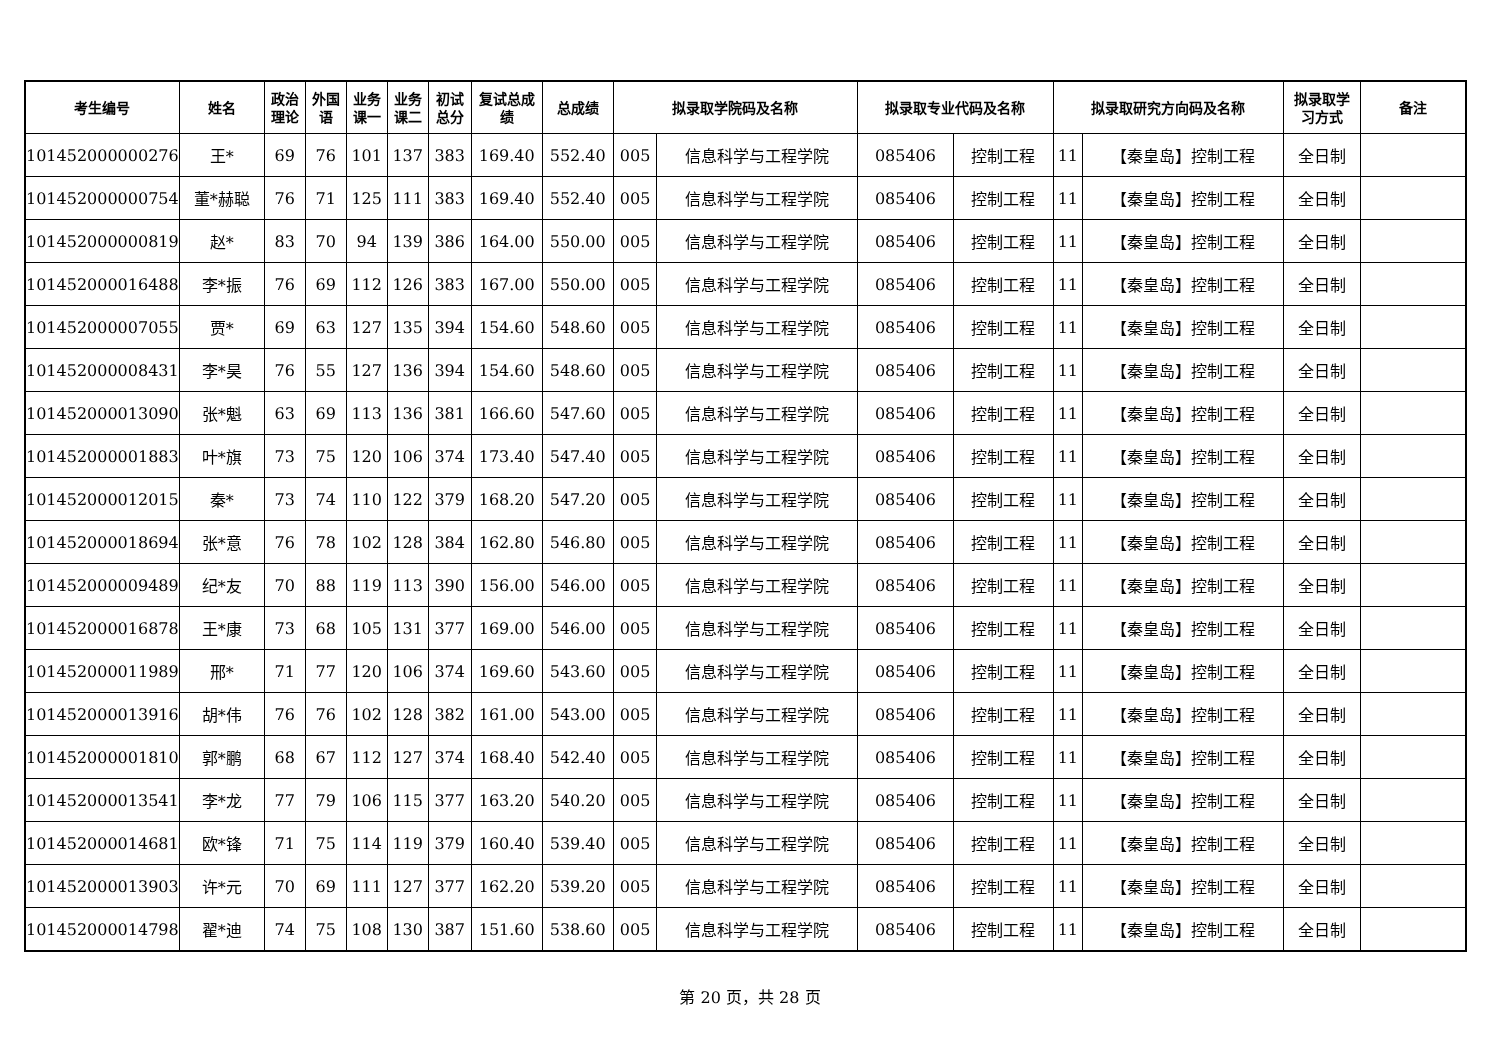| 考生编号 | 姓名 | 政治 理论 | 外国 语 | 业务 课一 | 业务 课二 | 初试 总分 | 复试总成 绩 | 总成绩 | 拟录取学院码及名称 | | 拟录取专业代码及名称 | | 拟录取研究方向码及名称 | | 拟录取学 习方式 | 备注 |
| --- | --- | --- | --- | --- | --- | --- | --- | --- | --- | --- | --- | --- | --- | --- | --- | --- |
| 101452000000276 | 王* | 69 | 76 | 101 | 137 | 383 | 169.40 | 552.40 | 005 | 信息科学与工程学院 | 085406 | 控制工程 | 11 | 【秦皇岛】控制工程 | 全日制 | |
| 101452000000754 | 董*赫聪 | 76 | 71 | 125 | 111 | 383 | 169.40 | 552.40 | 005 | 信息科学与工程学院 | 085406 | 控制工程 | 11 | 【秦皇岛】控制工程 | 全日制 | |
| 101452000000819 | 赵* | 83 | 70 | 94 | 139 | 386 | 164.00 | 550.00 | 005 | 信息科学与工程学院 | 085406 | 控制工程 | 11 | 【秦皇岛】控制工程 | 全日制 | |
| 101452000016488 | 李*振 | 76 | 69 | 112 | 126 | 383 | 167.00 | 550.00 | 005 | 信息科学与工程学院 | 085406 | 控制工程 | 11 | 【秦皇岛】控制工程 | 全日制 | |
| 101452000007055 | 贾* | 69 | 63 | 127 | 135 | 394 | 154.60 | 548.60 | 005 | 信息科学与工程学院 | 085406 | 控制工程 | 11 | 【秦皇岛】控制工程 | 全日制 | |
| 101452000008431 | 李*昊 | 76 | 55 | 127 | 136 | 394 | 154.60 | 548.60 | 005 | 信息科学与工程学院 | 085406 | 控制工程 | 11 | 【秦皇岛】控制工程 | 全日制 | |
| 101452000013090 | 张*魁 | 63 | 69 | 113 | 136 | 381 | 166.60 | 547.60 | 005 | 信息科学与工程学院 | 085406 | 控制工程 | 11 | 【秦皇岛】控制工程 | 全日制 | |
| 101452000001883 | 叶*旗 | 73 | 75 | 120 | 106 | 374 | 173.40 | 547.40 | 005 | 信息科学与工程学院 | 085406 | 控制工程 | 11 | 【秦皇岛】控制工程 | 全日制 | |
| 101452000012015 | 秦* | 73 | 74 | 110 | 122 | 379 | 168.20 | 547.20 | 005 | 信息科学与工程学院 | 085406 | 控制工程 | 11 | 【秦皇岛】控制工程 | 全日制 | |
| 101452000018694 | 张*意 | 76 | 78 | 102 | 128 | 384 | 162.80 | 546.80 | 005 | 信息科学与工程学院 | 085406 | 控制工程 | 11 | 【秦皇岛】控制工程 | 全日制 | |
| 101452000009489 | 纪*友 | 70 | 88 | 119 | 113 | 390 | 156.00 | 546.00 | 005 | 信息科学与工程学院 | 085406 | 控制工程 | 11 | 【秦皇岛】控制工程 | 全日制 | |
| 101452000016878 | 王*康 | 73 | 68 | 105 | 131 | 377 | 169.00 | 546.00 | 005 | 信息科学与工程学院 | 085406 | 控制工程 | 11 | 【秦皇岛】控制工程 | 全日制 | |
| 101452000011989 | 邢* | 71 | 77 | 120 | 106 | 374 | 169.60 | 543.60 | 005 | 信息科学与工程学院 | 085406 | 控制工程 | 11 | 【秦皇岛】控制工程 | 全日制 | |
| 101452000013916 | 胡*伟 | 76 | 76 | 102 | 128 | 382 | 161.00 | 543.00 | 005 | 信息科学与工程学院 | 085406 | 控制工程 | 11 | 【秦皇岛】控制工程 | 全日制 | |
| 101452000001810 | 郭*鹏 | 68 | 67 | 112 | 127 | 374 | 168.40 | 542.40 | 005 | 信息科学与工程学院 | 085406 | 控制工程 | 11 | 【秦皇岛】控制工程 | 全日制 | |
| 101452000013541 | 李*龙 | 77 | 79 | 106 | 115 | 377 | 163.20 | 540.20 | 005 | 信息科学与工程学院 | 085406 | 控制工程 | 11 | 【秦皇岛】控制工程 | 全日制 | |
| 101452000014681 | 欧*锋 | 71 | 75 | 114 | 119 | 379 | 160.40 | 539.40 | 005 | 信息科学与工程学院 | 085406 | 控制工程 | 11 | 【秦皇岛】控制工程 | 全日制 | |
| 101452000013903 | 许*元 | 70 | 69 | 111 | 127 | 377 | 162.20 | 539.20 | 005 | 信息科学与工程学院 | 085406 | 控制工程 | 11 | 【秦皇岛】控制工程 | 全日制 | |
| 101452000014798 | 翟*迪 | 74 | 75 | 108 | 130 | 387 | 151.60 | 538.60 | 005 | 信息科学与工程学院 | 085406 | 控制工程 | 11 | 【秦皇岛】控制工程 | 全日制 | |
第 20 页，共 28 页